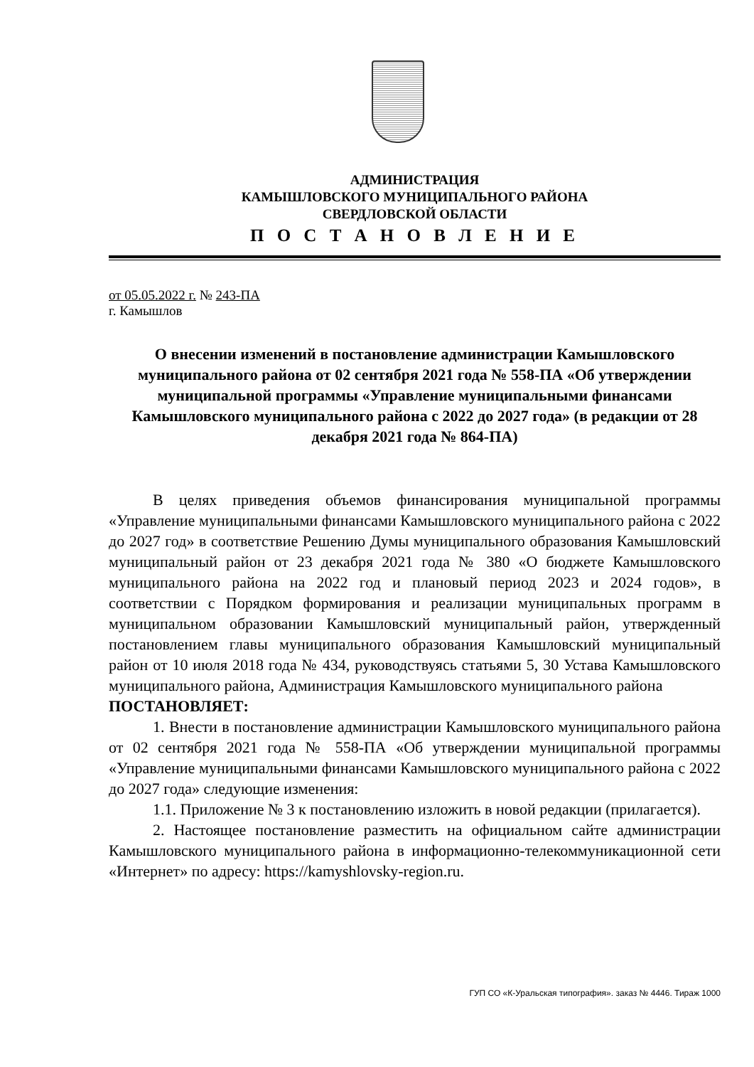АДМИНИСТРАЦИЯ
КАМЫШЛОВСКОГО МУНИЦИПАЛЬНОГО РАЙОНА
СВЕРДЛОВСКОЙ ОБЛАСТИ
П О С Т А Н О В Л Е Н И Е
от 05.05.2022 г. № 243-ПА
г. Камышлов
О внесении изменений в постановление администрации Камышловского муниципального района от 02 сентября 2021 года № 558-ПА «Об утверждении муниципальной программы «Управление муниципальными финансами Камышловского муниципального района с 2022 до 2027 года» (в редакции от 28 декабря 2021 года № 864-ПА)
В целях приведения объемов финансирования муниципальной программы «Управление муниципальными финансами Камышловского муниципального района с 2022 до 2027 год» в соответствие Решению Думы муниципального образования Камышловский муниципальный район от 23 декабря 2021 года № 380 «О бюджете Камышловского муниципального района на 2022 год и плановый период 2023 и 2024 годов», в соответствии с Порядком формирования и реализации муниципальных программ в муниципальном образовании Камышловский муниципальный район, утвержденный постановлением главы муниципального образования Камышловский муниципальный район от 10 июля 2018 года № 434, руководствуясь статьями 5, 30 Устава Камышловского муниципального района, Администрация Камышловского муниципального района
ПОСТАНОВЛЯЕТ:
1. Внести в постановление администрации Камышловского муниципального района от 02 сентября 2021 года № 558-ПА «Об утверждении муниципальной программы «Управление муниципальными финансами Камышловского муниципального района с 2022 до 2027 года» следующие изменения:
1.1. Приложение № 3 к постановлению изложить в новой редакции (прилагается).
2. Настоящее постановление разместить на официальном сайте администрации Камышловского муниципального района в информационно-телекоммуникационной сети «Интернет» по адресу: https://kamyshlovsky-region.ru.
ГУП СО «К-Уральская типография». заказ № 4446. Тираж 1000